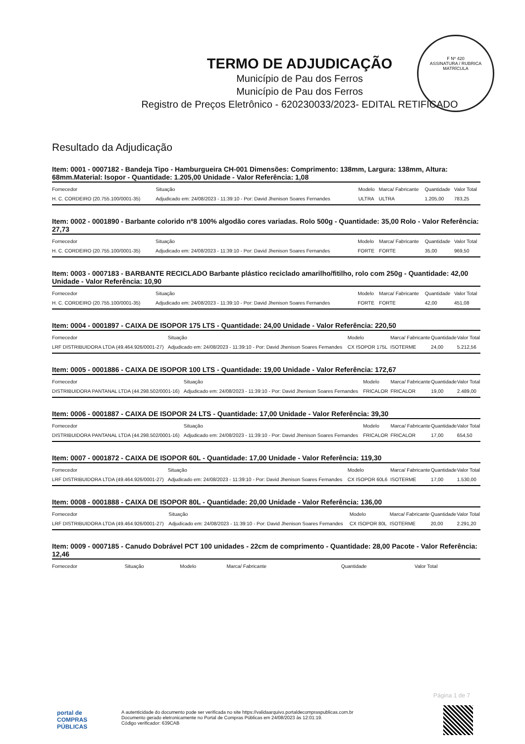F Nº 420
ASSINATURA / RUBRICA
MATRÍCULA
TERMO DE ADJUDICAÇÃO
Município de Pau dos Ferros
Município de Pau dos Ferros
Registro de Preços Eletrônico - 620230033/2023- EDITAL RETIFICADO
Resultado da Adjudicação
Item: 0001 - 0007182 - Bandeja Tipo - Hamburgueira CH-001 Dimensões: Comprimento: 138mm, Largura: 138mm, Altura: 68mm.Material: Isopor - Quantidade: 1.205,00 Unidade - Valor Referência: 1,08
| Fornecedor | Situação | Modelo | Marca/ Fabricante | Quantidade | Valor Total |
| --- | --- | --- | --- | --- | --- |
| H. C. CORDEIRO (20.755.100/0001-35) | Adjudicado em: 24/08/2023 - 11:39:10 - Por: David Jhenison Soares Fernandes | ULTRA | ULTRA | 1.205,00 | 783,25 |
Item: 0002 - 0001890 - Barbante colorido nº8 100% algodão cores variadas. Rolo 500g - Quantidade: 35,00 Rolo - Valor Referência: 27,73
| Fornecedor | Situação | Modelo | Marca/ Fabricante | Quantidade | Valor Total |
| --- | --- | --- | --- | --- | --- |
| H. C. CORDEIRO (20.755.100/0001-35) | Adjudicado em: 24/08/2023 - 11:39:10 - Por: David Jhenison Soares Fernandes | FORTE | FORTE | 35,00 | 969,50 |
Item: 0003 - 0007183 - BARBANTE RECICLADO Barbante plástico reciclado amarilho/fitilho, rolo com 250g - Quantidade: 42,00 Unidade - Valor Referência: 10,90
| Fornecedor | Situação | Modelo | Marca/ Fabricante | Quantidade | Valor Total |
| --- | --- | --- | --- | --- | --- |
| H. C. CORDEIRO (20.755.100/0001-35) | Adjudicado em: 24/08/2023 - 11:39:10 - Por: David Jhenison Soares Fernandes | FORTE | FORTE | 42,00 | 451,08 |
Item: 0004 - 0001897 - CAIXA DE ISOPOR 175 LTS - Quantidade: 24,00 Unidade - Valor Referência: 220,50
| Fornecedor | Situação | Modelo | Marca/ Fabricante | Quantidade | Valor Total |
| --- | --- | --- | --- | --- | --- |
| LRF DISTRIBUIDORA LTDA (49.464.926/0001-27) | Adjudicado em: 24/08/2023 - 11:39:10 - Por: David Jhenison Soares Fernandes | CX ISOPOR 175L | ISOTERME | 24,00 | 5.212,56 |
Item: 0005 - 0001886 - CAIXA DE ISOPOR 100 LTS - Quantidade: 19,00 Unidade - Valor Referência: 172,67
| Fornecedor | Situação | Modelo | Marca/ Fabricante | Quantidade | Valor Total |
| --- | --- | --- | --- | --- | --- |
| DISTRIBUIDORA PANTANAL LTDA (44.298.502/0001-16) | Adjudicado em: 24/08/2023 - 11:39:10 - Por: David Jhenison Soares Fernandes | FRICALOR | FRICALOR | 19,00 | 2.489,00 |
Item: 0006 - 0001887 - CAIXA DE ISOPOR 24 LTS - Quantidade: 17,00 Unidade - Valor Referência: 39,30
| Fornecedor | Situação | Modelo | Marca/ Fabricante | Quantidade | Valor Total |
| --- | --- | --- | --- | --- | --- |
| DISTRIBUIDORA PANTANAL LTDA (44.298.502/0001-16) | Adjudicado em: 24/08/2023 - 11:39:10 - Por: David Jhenison Soares Fernandes | FRICALOR | FRICALOR | 17,00 | 654,50 |
Item: 0007 - 0001872 - CAIXA DE ISOPOR 60L - Quantidade: 17,00 Unidade - Valor Referência: 119,30
| Fornecedor | Situação | Modelo | Marca/ Fabricante | Quantidade | Valor Total |
| --- | --- | --- | --- | --- | --- |
| LRF DISTRIBUIDORA LTDA (49.464.926/0001-27) | Adjudicado em: 24/08/2023 - 11:39:10 - Por: David Jhenison Soares Fernandes | CX ISOPOR 60L6 | ISOTERME | 17,00 | 1.530,00 |
Item: 0008 - 0001888 - CAIXA DE ISOPOR 80L - Quantidade: 20,00 Unidade - Valor Referência: 136,00
| Fornecedor | Situação | Modelo | Marca/ Fabricante | Quantidade | Valor Total |
| --- | --- | --- | --- | --- | --- |
| LRF DISTRIBUIDORA LTDA (49.464.926/0001-27) | Adjudicado em: 24/08/2023 - 11:39:10 - Por: David Jhenison Soares Fernandes | CX ISOPOR 80L | ISOTERME | 20,00 | 2.291,20 |
Item: 0009 - 0007185 - Canudo Dobrável PCT 100 unidades - 22cm de comprimento - Quantidade: 28,00 Pacote - Valor Referência: 12,46
| Fornecedor | Situação | Modelo | Marca/ Fabricante | Quantidade | Valor Total |
| --- | --- | --- | --- | --- | --- |
Página 1 de 7
portal de COMPRAS PÚBLICAS
A autenticidade do documento pode ser verificada no site https://validaarquivo.portaldecompraspublicas.com.br
Documento gerado eletronicamente no Portal de Compras Públicas em 24/08/2023 às 12:01:19.
Código verificador: 639CAB